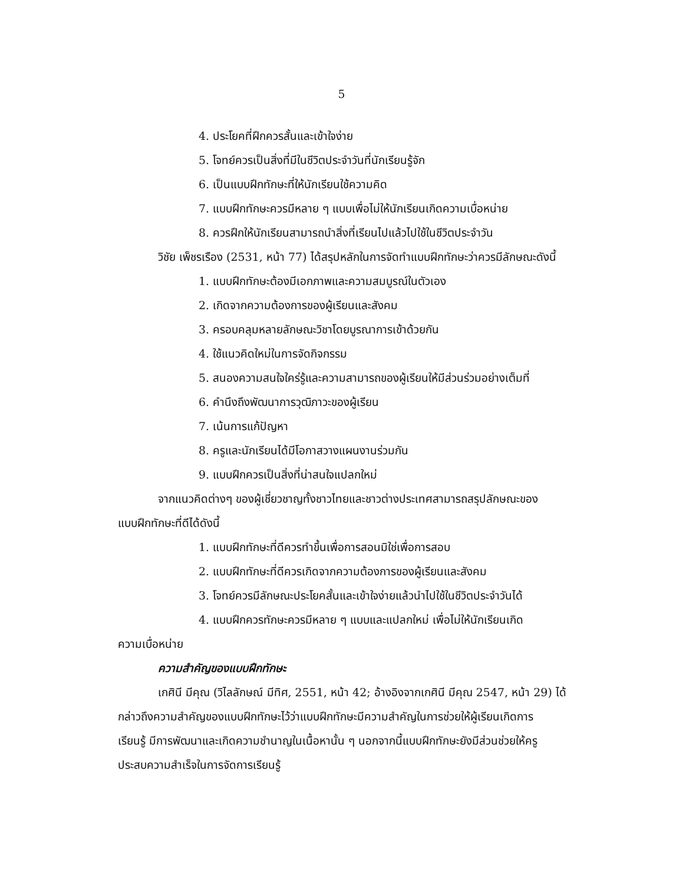5
4. ประโยคที่ฝึกควรสั้นและเข้าใจง่าย
5. โจทย์ควรเป็นสิ่งที่มีในชีวิตประจำวันที่นักเรียนรู้จัก
6. เป็นแบบฝึกทักษะที่ให้นักเรียนใช้ความคิด
7. แบบฝึกทักษะควรมีหลาย ๆ แบบเพื่อไม่ให้นักเรียนเกิดความเบื่อหน่าย
8. ควรฝึกให้นักเรียนสามารถนำสิ่งที่เรียนไปแล้วไปใช้ในชีวิตประจำวัน
วิชัย เพ็ชรเรือง (2531, หน้า 77) ได้สรุปหลักในการจัดทำแบบฝึกทักษะว่าควรมีลักษณะดังนี้
1. แบบฝึกทักษะต้องมีเอกภาพและความสมบูรณ์ในตัวเอง
2. เกิดจากความต้องการของผู้เรียนและสังคม
3. ครอบคลุมหลายลักษณะวิชาโดยบูรณาการเข้าด้วยกัน
4. ใช้แนวคิดใหม่ในการจัดกิจกรรม
5. สนองความสนใจใคร่รู้และความสามารถของผู้เรียนให้มีส่วนร่วมอย่างเต็มที่
6. คำนึงถึงพัฒนาการวุฒิภาวะของผู้เรียน
7. เน้นการแก้ปัญหา
8. ครูและนักเรียนได้มีโอกาสวางแผนงานร่วมกัน
9. แบบฝึกควรเป็นสิ่งที่น่าสนใจแปลกใหม่
จากแนวคิดต่างๆ ของผู้เชี่ยวชาญทั้งชาวไทยและชาวต่างประเทศสามารถสรุปลักษณะของ
แบบฝึกทักษะที่ดีได้ดังนี้
1. แบบฝึกทักษะที่ดีควรทำขึ้นเพื่อการสอนมิใช่เพื่อการสอบ
2. แบบฝึกทักษะที่ดีควรเกิดจากความต้องการของผู้เรียนและสังคม
3. โจทย์ควรมีลักษณะประโยคสั้นและเข้าใจง่ายแล้วนำไปใช้ในชีวิตประจำวันได้
4. แบบฝึกควรทักษะควรมีหลาย ๆ แบบและแปลกใหม่ เพื่อไม่ให้นักเรียนเกิด
ความเบื่อหน่าย
ความสำคัญของแบบฝึกทักษะ
เกศินี มีคุณ (วิไลลักษณ์ มีทิศ, 2551, หน้า 42; อ้างอิงจากเกศินี มีคุณ 2547, หน้า 29) ได้
กล่าวถึงความสำคัญของแบบฝึกทักษะไว้ว่าแบบฝึกทักษะมีความสำคัญในการช่วยให้ผู้เรียนเกิดการ
เรียนรู้ มีการพัฒนาและเกิดความชำนาญในเนื้อหานั้น ๆ นอกจากนี้แบบฝึกทักษะยังมีส่วนช่วยให้ครู
ประสบความสำเร็จในการจัดการเรียนรู้